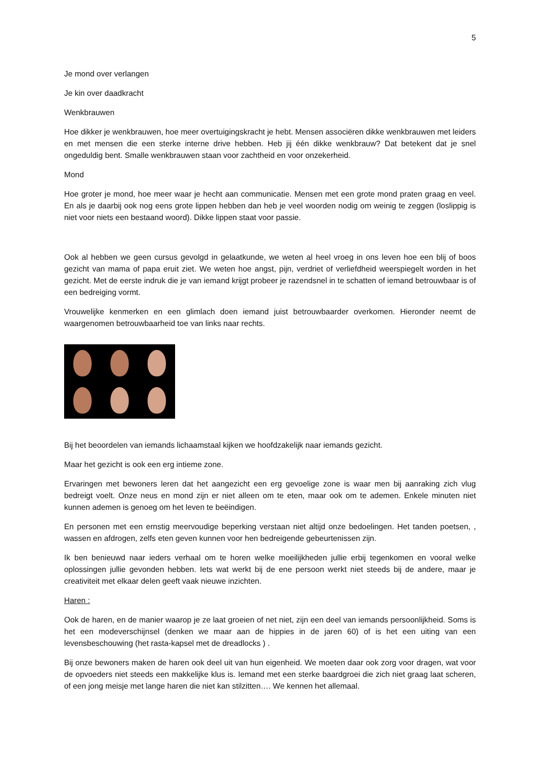5
Je mond over verlangen
Je kin over daadkracht
Wenkbrauwen
Hoe dikker je wenkbrauwen, hoe meer overtuigingskracht je hebt. Mensen associëren dikke wenkbrauwen met leiders en met mensen die een sterke interne drive hebben. Heb jij één dikke wenkbrauw? Dat betekent dat je snel ongeduldig bent. Smalle wenkbrauwen staan voor zachtheid en voor onzekerheid.
Mond
Hoe groter je mond, hoe meer waar je hecht aan communicatie. Mensen met een grote mond praten graag en veel. En als je daarbij ook nog eens grote lippen hebben dan heb je veel woorden nodig om weinig te zeggen (loslippig is niet voor niets een bestaand woord). Dikke lippen staat voor passie.
Ook al hebben we geen cursus gevolgd in gelaatkunde, we weten al heel vroeg in ons leven hoe een blij of boos gezicht van mama of papa eruit ziet. We weten hoe angst, pijn, verdriet of verliefdheid weerspiegelt worden in het gezicht. Met de eerste indruk die je van iemand krijgt probeer je razendsnel in te schatten of iemand betrouwbaar is of een bedreiging vormt.
Vrouwelijke kenmerken en een glimlach doen iemand juist betrouwbaarder overkomen. Hieronder neemt de waargenomen betrouwbaarheid toe van links naar rechts.
Bij het beoordelen van iemands lichaamstaal kijken we hoofdzakelijk naar iemands gezicht.
Maar het gezicht is ook een erg intieme zone.
Ervaringen met bewoners leren dat het aangezicht een erg gevoelige zone is waar men bij aanraking zich vlug bedreigt voelt. Onze neus en mond zijn er niet alleen om te eten, maar ook om te ademen. Enkele minuten niet kunnen ademen is genoeg om het leven te beëindigen.
En personen met een ernstig meervoudige beperking verstaan niet altijd onze bedoelingen. Het tanden poetsen, , wassen en afdrogen, zelfs eten geven kunnen voor hen bedreigende gebeurtenissen zijn.
Ik ben benieuwd naar ieders verhaal om te horen welke moeilijkheden jullie erbij tegenkomen en vooral welke oplossingen jullie gevonden hebben. Iets wat werkt bij de ene persoon werkt niet steeds bij de andere, maar je creativiteit met elkaar delen geeft vaak nieuwe inzichten.
Haren :
Ook de haren, en de manier waarop je ze laat groeien of net niet, zijn een deel van iemands persoonlijkheid. Soms is het een modeverschijnsel (denken we maar aan de hippies in de jaren 60) of is het een uiting van een levensbeschouwing (het rasta-kapsel met de dreadlocks ) .
Bij onze bewoners maken de haren ook deel uit van hun eigenheid. We moeten daar ook zorg voor dragen, wat voor de opvoeders niet steeds een makkelijke klus is. Iemand met een sterke baardgroei die zich niet graag laat scheren, of een jong meisje met lange haren die niet kan stilzitten…. We kennen het allemaal.